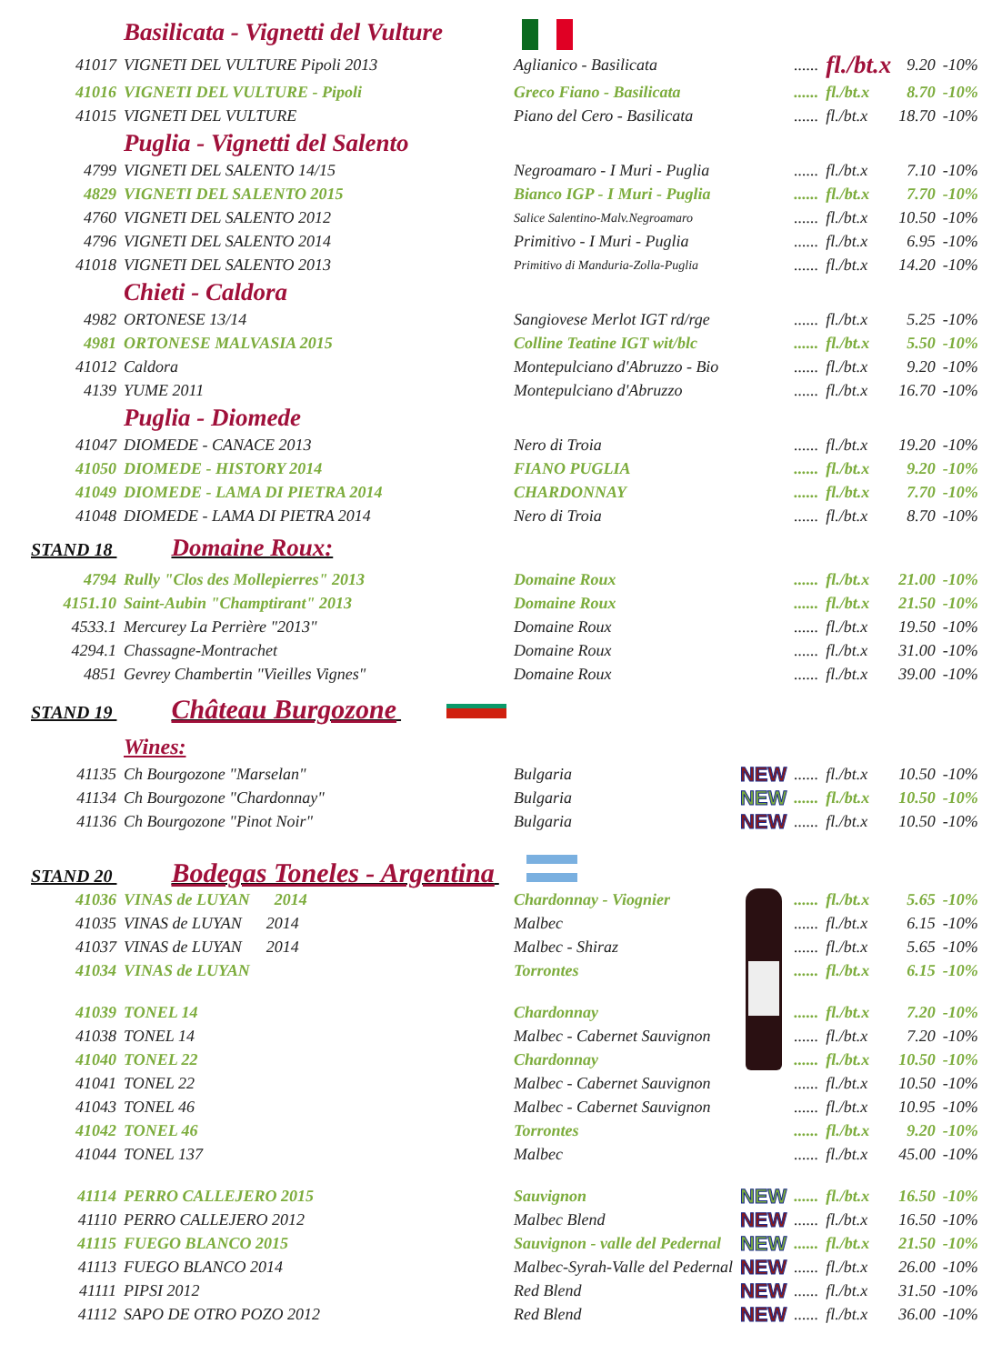| | Basilicata - Vignetti del Vulture | | | | | | |
| 41017 | VIGNETI DEL VULTURE Pipoli 2013 | Aglianico - Basilicata | | ...... | fl./bt.x | 9.20 | -10% |
| 41016 | VIGNETI DEL VULTURE - Pipoli | Greco Fiano - Basilicata | | ...... | fl./bt.x | 8.70 | -10% |
| 41015 | VIGNETI DEL VULTURE | Piano del Cero - Basilicata | | ...... | fl./bt.x | 18.70 | -10% |
| | Puglia - Vignetti del Salento | | | | | | |
| 4799 | VIGNETI DEL SALENTO 14/15 | Negroamaro - I Muri - Puglia | | ...... | fl./bt.x | 7.10 | -10% |
| 4829 | VIGNETI DEL SALENTO 2015 | Bianco IGP - I Muri - Puglia | | ...... | fl./bt.x | 7.70 | -10% |
| 4760 | VIGNETI DEL SALENTO 2012 | Salice Salentino-Malv.Negroamaro | | ...... | fl./bt.x | 10.50 | -10% |
| 4796 | VIGNETI DEL SALENTO 2014 | Primitivo - I Muri - Puglia | | ...... | fl./bt.x | 6.95 | -10% |
| 41018 | VIGNETI DEL SALENTO 2013 | Primitivo di Manduria-Zolla-Puglia | | ...... | fl./bt.x | 14.20 | -10% |
| | Chieti - Caldora | | | | | | |
| 4982 | ORTONESE 13/14 | Sangiovese Merlot IGT rd/rge | | ...... | fl./bt.x | 5.25 | -10% |
| 4981 | ORTONESE MALVASIA 2015 | Colline Teatine IGT wit/blc | | ...... | fl./bt.x | 5.50 | -10% |
| 41012 | Caldora | Montepulciano d'Abruzzo - Bio | | ...... | fl./bt.x | 9.20 | -10% |
| 4139 | YUME 2011 | Montepulciano d'Abruzzo | | ...... | fl./bt.x | 16.70 | -10% |
| | Puglia - Diomede | | | | | | |
| 41047 | DIOMEDE - CANACE 2013 | Nero di Troia | | ...... | fl./bt.x | 19.20 | -10% |
| 41050 | DIOMEDE - HISTORY 2014 | FIANO PUGLIA | | ...... | fl./bt.x | 9.20 | -10% |
| 41049 | DIOMEDE - LAMA DI PIETRA 2014 | CHARDONNAY | | ...... | fl./bt.x | 7.70 | -10% |
| 41048 | DIOMEDE - LAMA DI PIETRA 2014 | Nero di Troia | | ...... | fl./bt.x | 8.70 | -10% |
| STAND 18 Domaine Roux: | | | | | | | |
| 4794 | Rully "Clos des Mollepierres" 2013 | Domaine Roux | | ...... | fl./bt.x | 21.00 | -10% |
| 4151.10 | Saint-Aubin "Champtirant" 2013 | Domaine Roux | | ...... | fl./bt.x | 21.50 | -10% |
| 4533.1 | Mercurey La Perrière "2013" | Domaine Roux | | ...... | fl./bt.x | 19.50 | -10% |
| 4294.1 | Chassagne-Montrachet | Domaine Roux | | ...... | fl./bt.x | 31.00 | -10% |
| 4851 | Gevrey Chambertin "Vieilles Vignes" | Domaine Roux | | ...... | fl./bt.x | 39.00 | -10% |
| STAND 19 Château Burgozone | | | | | | | |
| | Wines: | | | | | | |
| 41135 | Ch Bourgozone "Marselan" | Bulgaria | NEW | ...... | fl./bt.x | 10.50 | -10% |
| 41134 | Ch Bourgozone "Chardonnay" | Bulgaria | NEW | ...... | fl./bt.x | 10.50 | -10% |
| 41136 | Ch Bourgozone "Pinot Noir" | Bulgaria | NEW | ...... | fl./bt.x | 10.50 | -10% |
| STAND 20 Bodegas Toneles - Argentina | | | | | | | |
| 41036 | VINAS de LUYAN 2014 | Chardonnay - Viognier | | ...... | fl./bt.x | 5.65 | -10% |
| 41035 | VINAS de LUYAN 2014 | Malbec | | ...... | fl./bt.x | 6.15 | -10% |
| 41037 | VINAS de LUYAN 2014 | Malbec - Shiraz | | ...... | fl./bt.x | 5.65 | -10% |
| 41034 | VINAS de LUYAN | Torrontes | | ...... | fl./bt.x | 6.15 | -10% |
| 41039 | TONEL 14 | Chardonnay | | ...... | fl./bt.x | 7.20 | -10% |
| 41038 | TONEL 14 | Malbec - Cabernet Sauvignon | | ...... | fl./bt.x | 7.20 | -10% |
| 41040 | TONEL 22 | Chardonnay | | ...... | fl./bt.x | 10.50 | -10% |
| 41041 | TONEL 22 | Malbec - Cabernet Sauvignon | | ...... | fl./bt.x | 10.50 | -10% |
| 41043 | TONEL 46 | Malbec - Cabernet Sauvignon | | ...... | fl./bt.x | 10.95 | -10% |
| 41042 | TONEL 46 | Torrontes | | ...... | fl./bt.x | 9.20 | -10% |
| 41044 | TONEL 137 | Malbec | | ...... | fl./bt.x | 45.00 | -10% |
| 41114 | PERRO CALLEJERO 2015 | Sauvignon | NEW | ...... | fl./bt.x | 16.50 | -10% |
| 41110 | PERRO CALLEJERO 2012 | Malbec Blend | NEW | ...... | fl./bt.x | 16.50 | -10% |
| 41115 | FUEGO BLANCO 2015 | Sauvignon - valle del Pedernal | NEW | ...... | fl./bt.x | 21.50 | -10% |
| 41113 | FUEGO BLANCO 2014 | Malbec-Syrah-Valle del Pedernal | NEW | ...... | fl./bt.x | 26.00 | -10% |
| 41111 | PIPSI 2012 | Red Blend | NEW | ...... | fl./bt.x | 31.50 | -10% |
| 41112 | SAPO DE OTRO POZO 2012 | Red Blend | NEW | ...... | fl./bt.x | 36.00 | -10% |